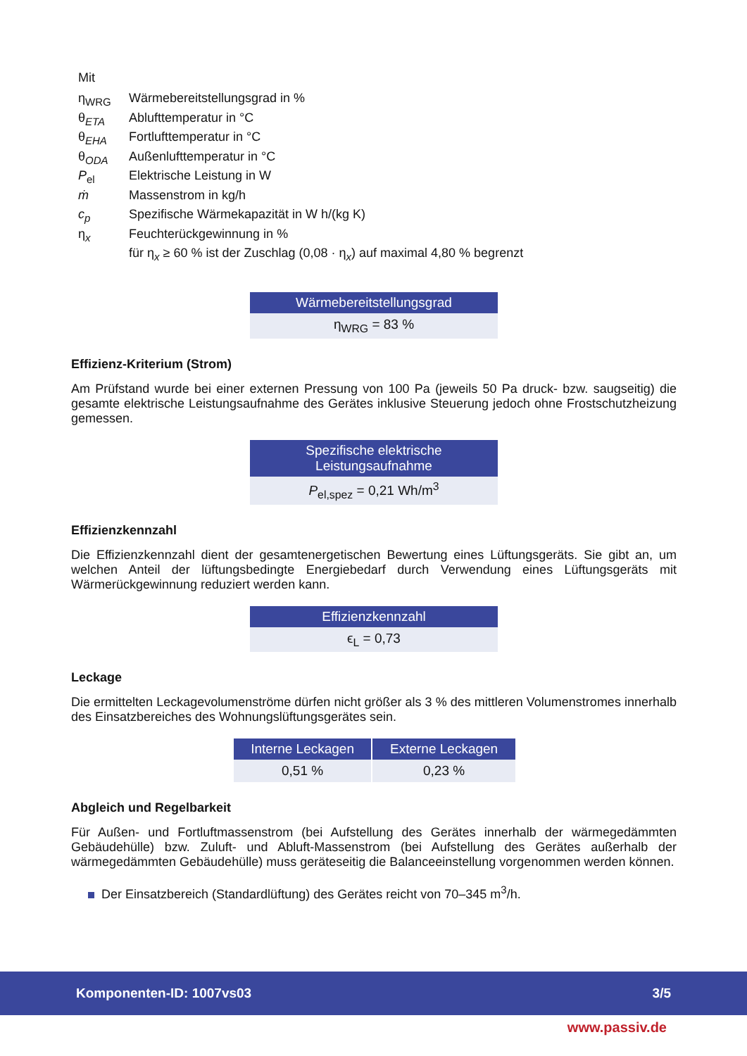Mit
| η<sub>WRG</sub> | Wärmebereitstellungsgrad in % |
| θ<sub>ETA</sub> | Ablufttemperatur in °C |
| θ<sub>EHA</sub> | Fortlufttemperatur in °C |
| θ<sub>ODA</sub> | Außenlufttemperatur in °C |
| P<sub>el</sub> | Elektrische Leistung in W |
| ṁ | Massenstrom in kg/h |
| c<sub>p</sub> | Spezifische Wärmekapazität in W h/(kg K) |
| η<sub>x</sub> | Feuchterückgewinnung in % |
| | für η<sub>x</sub> ≥ 60 % ist der Zuschlag (0,08 · η<sub>x</sub>) auf maximal 4,80 % begrenzt |
| Wärmebereitstellungsgrad |
| --- |
| η<sub>WRG</sub> = 83 % |
Effizienz-Kriterium (Strom)
Am Prüfstand wurde bei einer externen Pressung von 100 Pa (jeweils 50 Pa druck- bzw. saugseitig) die gesamte elektrische Leistungsaufnahme des Gerätes inklusive Steuerung jedoch ohne Frostschutzheizung gemessen.
| Spezifische elektrische Leistungsaufnahme |
| --- |
| P<sub>el,spez</sub> = 0,21 Wh/m<sup>3</sup> |
Effizienzkennzahl
Die Effizienzkennzahl dient der gesamtenergetischen Bewertung eines Lüftungsgeräts. Sie gibt an, um welchen Anteil der lüftungsbedingte Energiebedarf durch Verwendung eines Lüftungsgeräts mit Wärmerückgewinnung reduziert werden kann.
| Effizienzkennzahl |
| --- |
| ϵ<sub>L</sub> = 0,73 |
Leckage
Die ermittelten Leckagevolumenströme dürfen nicht größer als 3 % des mittleren Volumenstromes innerhalb des Einsatzbereiches des Wohnungslüftungsgerätes sein.
| Interne Leckagen | Externe Leckagen |
| --- | --- |
| 0,51 % | 0,23 % |
Abgleich und Regelbarkeit
Für Außen- und Fortluftmassenstrom (bei Aufstellung des Gerätes innerhalb der wärmegedämmten Gebäudehülle) bzw. Zuluft- und Abluft-Massenstrom (bei Aufstellung des Gerätes außerhalb der wärmegedämmten Gebäudehülle) muss geräteseitig die Balanceeinstellung vorgenommen werden können.
Der Einsatzbereich (Standardlüftung) des Gerätes reicht von 70–345 m<sup>3</sup>/h.
Komponenten-ID: 1007vs03 3/5
www.passiv.de